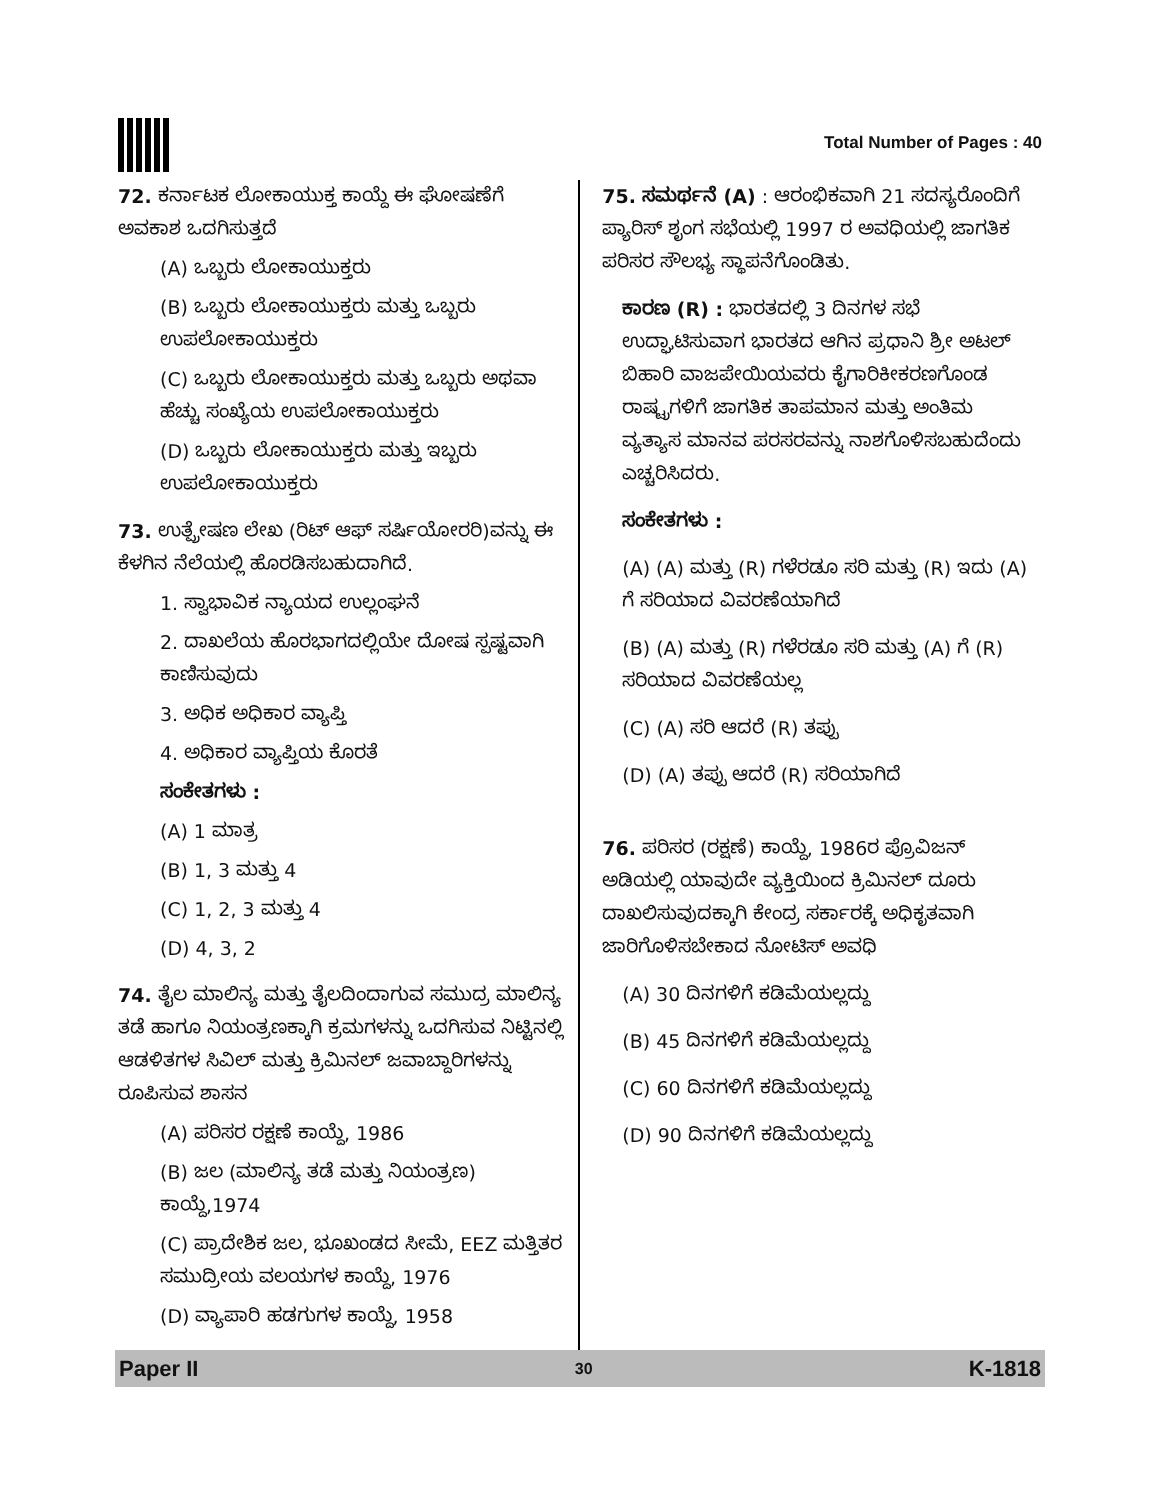Total Number of Pages : 40
72. ಕರ್ನಾಟಕ ಲೋಕಾಯುಕ್ತ ಕಾಯ್ದೆ ಈ ಘೋಷಣೆಗೆ ಅವಕಾಶ ಒದಗಿಸುತ್ತದೆ
(A) ಒಬ್ಬರು ಲೋಕಾಯುಕ್ತರು
(B) ಒಬ್ಬರು ಲೋಕಾಯುಕ್ತರು ಮತ್ತು ಒಬ್ಬರು ಉಪಲೋಕಾಯುಕ್ತರು
(C) ಒಬ್ಬರು ಲೋಕಾಯುಕ್ತರು ಮತ್ತು ಒಬ್ಬರು ಅಥವಾ ಹೆಚ್ಚು ಸಂಖ್ಯೆಯ ಉಪಲೋಕಾಯುಕ್ತರು
(D) ಒಬ್ಬರು ಲೋಕಾಯುಕ್ತರು ಮತ್ತು ಇಬ್ಬರು ಉಪಲೋಕಾಯುಕ್ತರು
73. ಉತ್ಪ್ರೇಷಣ ಲೇಖ (ರಿಟ್ ಆಫ್ ಸರ್ಷಿಯೋರರಿ)ವನ್ನು ಈ ಕೆಳಗಿನ ನೆಲೆಯಲ್ಲಿ ಹೊರಡಿಸಬಹುದಾಗಿದೆ.
1. ಸ್ವಾಭಾವಿಕ ನ್ಯಾಯದ ಉಲ್ಲಂಘನೆ
2. ದಾಖಲೆಯ ಹೊರಭಾಗದಲ್ಲಿಯೇ ದೋಷ ಸ್ಪಷ್ಟವಾಗಿ ಕಾಣಿಸುವುದು
3. ಅಧಿಕ ಅಧಿಕಾರ ವ್ಯಾಪ್ತಿ
4. ಅಧಿಕಾರ ವ್ಯಾಪ್ತಿಯ ಕೊರತೆ
ಸಂಕೇತಗಳು :
(A) 1 ಮಾತ್ರ
(B) 1, 3 ಮತ್ತು 4
(C) 1, 2, 3 ಮತ್ತು 4
(D) 4, 3, 2
74. ತೈಲ ಮಾಲಿನ್ಯ ಮತ್ತು ತೈಲದಿಂದಾಗುವ ಸಮುದ್ರ ಮಾಲಿನ್ಯ ತಡೆ ಹಾಗೂ ನಿಯಂತ್ರಣಕ್ಕಾಗಿ ಕ್ರಮಗಳನ್ನು ಒದಗಿಸುವ ನಿಟ್ಟಿನಲ್ಲಿ ಆಡಳಿತಗಳ ಸಿವಿಲ್ ಮತ್ತು ಕ್ರಿಮಿನಲ್ ಜವಾಬ್ದಾರಿಗಳನ್ನು ರೂಪಿಸುವ ಶಾಸನ
(A) ಪರಿಸರ ರಕ್ಷಣೆ ಕಾಯ್ದೆ, 1986
(B) ಜಲ (ಮಾಲಿನ್ಯ ತಡೆ ಮತ್ತು ನಿಯಂತ್ರಣ) ಕಾಯ್ದೆ,1974
(C) ಪ್ರಾದೇಶಿಕ ಜಲ, ಭೂಖಂಡದ ಸೀಮೆ, EEZ ಮತ್ತಿತರ ಸಮುದ್ರೀಯ ವಲಯಗಳ ಕಾಯ್ದೆ, 1976
(D) ವ್ಯಾಪಾರಿ ಹಡಗುಗಳ ಕಾಯ್ದೆ, 1958
75. ಸಮರ್ಥನೆ (A) : ಆರಂಭಿಕವಾಗಿ 21 ಸದಸ್ಯರೊಂದಿಗೆ ಪ್ಯಾರಿಸ್ ಶೃಂಗ ಸಭೆಯಲ್ಲಿ 1997 ರ ಅವಧಿಯಲ್ಲಿ ಜಾಗತಿಕ ಪರಿಸರ ಸೌಲಭ್ಯ ಸ್ಥಾಪನೆಗೊಂಡಿತು.
ಕಾರಣ (R) : ಭಾರತದಲ್ಲಿ 3 ದಿನಗಳ ಸಭೆ ಉದ್ಘಾಟಿಸುವಾಗ ಭಾರತದ ಆಗಿನ ಪ್ರಧಾನಿ ಶ್ರೀ ಅಟಲ್ ಬಿಹಾರಿ ವಾಜಪೇಯಿಯವರು ಕೈಗಾರಿಕೀಕರಣಗೊಂಡ ರಾಷ್ಟ್ರಗಳಿಗೆ ಜಾಗತಿಕ ತಾಪಮಾನ ಮತ್ತು ಅಂತಿಮ ವ್ಯತ್ಯಾಸ ಮಾನವ ಪರಸರವನ್ನು ನಾಶಗೊಳಿಸಬಹುದೆಂದು ಎಚ್ಚರಿಸಿದರು.
ಸಂಕೇತಗಳು :
(A) (A) ಮತ್ತು (R) ಗಳೆರಡೂ ಸರಿ ಮತ್ತು (R) ಇದು (A) ಗೆ ಸರಿಯಾದ ವಿವರಣೆಯಾಗಿದೆ
(B) (A) ಮತ್ತು (R) ಗಳೆರಡೂ ಸರಿ ಮತ್ತು (A) ಗೆ (R) ಸರಿಯಾದ ವಿವರಣೆಯಲ್ಲ
(C) (A) ಸರಿ ಆದರೆ (R) ತಪ್ಪು
(D) (A) ತಪ್ಪು ಆದರೆ (R) ಸರಿಯಾಗಿದೆ
76. ಪರಿಸರ (ರಕ್ಷಣೆ) ಕಾಯ್ದೆ, 1986ರ ಪ್ರೊವಿಜನ್ ಅಡಿಯಲ್ಲಿ ಯಾವುದೇ ವ್ಯಕ್ತಿಯಿಂದ ಕ್ರಿಮಿನಲ್ ದೂರು ದಾಖಲಿಸುವುದಕ್ಕಾಗಿ ಕೇಂದ್ರ ಸರ್ಕಾರಕ್ಕೆ ಅಧಿಕೃತವಾಗಿ ಜಾರಿಗೊಳಿಸಬೇಕಾದ ನೋಟಿಸ್ ಅವಧಿ
(A) 30 ದಿನಗಳಿಗೆ ಕಡಿಮೆಯಲ್ಲದ್ದು
(B) 45 ದಿನಗಳಿಗೆ ಕಡಿಮೆಯಲ್ಲದ್ದು
(C) 60 ದಿನಗಳಿಗೆ ಕಡಿಮೆಯಲ್ಲದ್ದು
(D) 90 ದಿನಗಳಿಗೆ ಕಡಿಮೆಯಲ್ಲದ್ದು
Paper II 30 K-1818